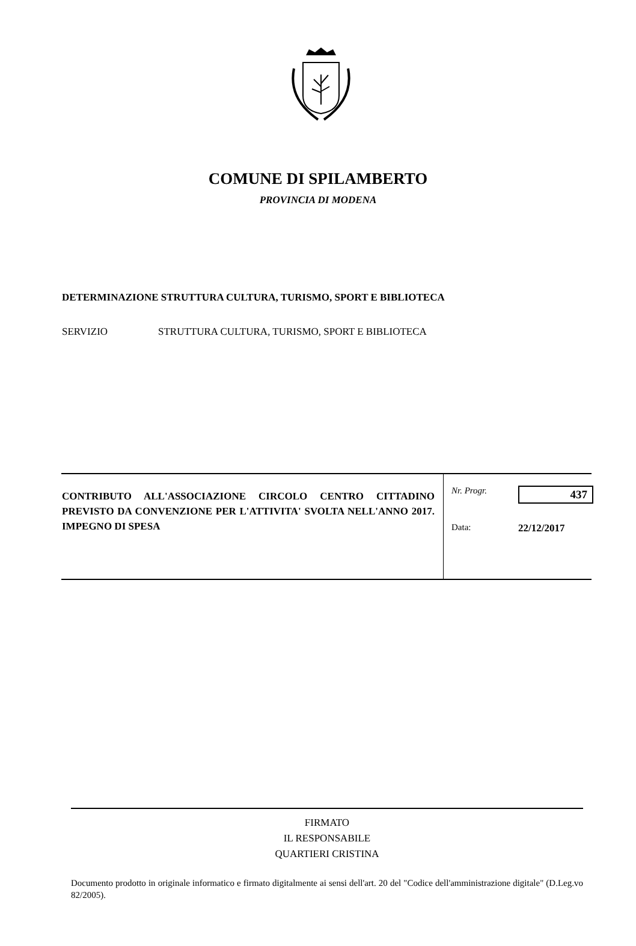COMUNE DI SPILAMBERTO
PROVINCIA DI MODENA
DETERMINAZIONE STRUTTURA CULTURA, TURISMO, SPORT E BIBLIOTECA
SERVIZIO STRUTTURA CULTURA, TURISMO, SPORT E BIBLIOTECA
| CONTRIBUTO ALL'ASSOCIAZIONE CIRCOLO CENTRO CITTADINO PREVISTO DA CONVENZIONE PER L'ATTIVITA' SVOLTA NELL'ANNO 2017. IMPEGNO DI SPESA | / Nr. Progr. / 437 / / Data: / 22/12/2017 / |
FIRMATO
IL RESPONSABILE
QUARTIERI CRISTINA
Documento prodotto in originale informatico e firmato digitalmente ai sensi dell'art. 20 del "Codice dell'amministrazione digitale" (D.Leg.vo 82/2005).